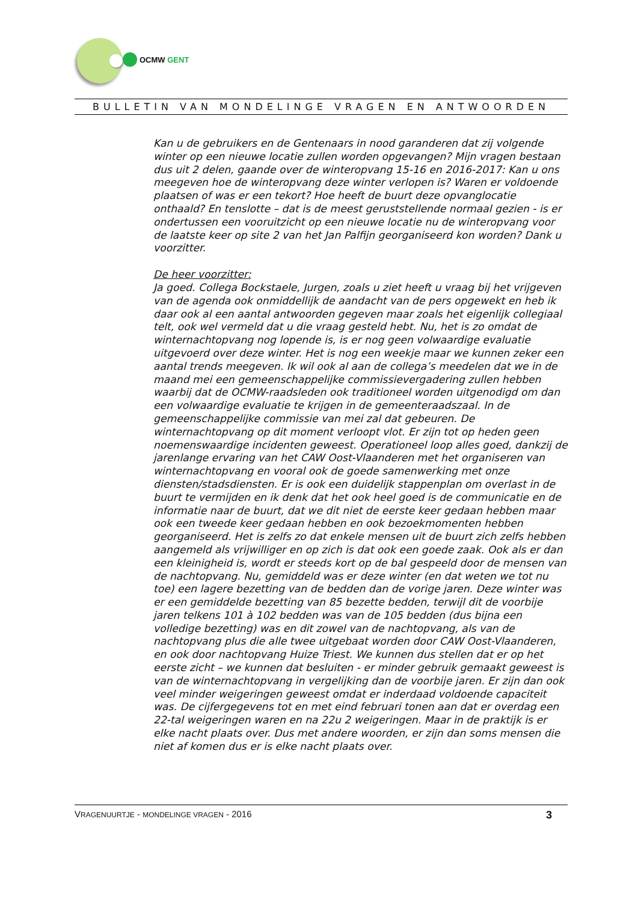OCMW GENT
BULLETIN VAN MONDELINGE VRAGEN EN ANTWOORDEN
Kan u de gebruikers en de Gentenaars in nood garanderen dat zij volgende winter op een nieuwe locatie zullen worden opgevangen? Mijn vragen bestaan dus uit 2 delen, gaande over de winteropvang 15-16 en 2016-2017: Kan u ons meegeven hoe de winteropvang deze winter verlopen is? Waren er voldoende plaatsen of was er een tekort? Hoe heeft de buurt deze opvanglocatie onthaald? En tenslotte – dat is de meest geruststellende normaal gezien - is er ondertussen een vooruitzicht op een nieuwe locatie nu de winteropvang voor de laatste keer op site 2 van het Jan Palfijn georganiseerd kon worden? Dank u voorzitter.
De heer voorzitter:
Ja goed. Collega Bockstaele, Jurgen, zoals u ziet heeft u vraag bij het vrijgeven van de agenda ook onmiddellijk de aandacht van de pers opgewekt en heb ik daar ook al een aantal antwoorden gegeven maar zoals het eigenlijk collegiaal telt, ook wel vermeld dat u die vraag gesteld hebt. Nu, het is zo omdat de winternachtopvang nog lopende is, is er nog geen volwaardige evaluatie uitgevoerd over deze winter. Het is nog een weekje maar we kunnen zeker een aantal trends meegeven. Ik wil ook al aan de collega’s meedelen dat we in de maand mei een gemeenschappelijke commissievergadering zullen hebben waarbij dat de OCMW-raadsleden ook traditioneel worden uitgenodigd om dan een volwaardige evaluatie te krijgen in de gemeenteraadszaal. In de gemeenschappelijke commissie van mei zal dat gebeuren. De winternachtopvang op dit moment verloopt vlot. Er zijn tot op heden geen noemenswaardige incidenten geweest. Operationeel loop alles goed, dankzij de jarenlange ervaring van het CAW Oost-Vlaanderen met het organiseren van winternachtopvang en vooral ook de goede samenwerking met onze diensten/stadsdiensten. Er is ook een duidelijk stappenplan om overlast in de buurt te vermijden en ik denk dat het ook heel goed is de communicatie en de informatie naar de buurt, dat we dit niet de eerste keer gedaan hebben maar ook een tweede keer gedaan hebben en ook bezoekmomenten hebben georganiseerd. Het is zelfs zo dat enkele mensen uit de buurt zich zelfs hebben aangemeld als vrijwilliger en op zich is dat ook een goede zaak. Ook als er dan een kleinigheid is, wordt er steeds kort op de bal gespeeld door de mensen van de nachtopvang. Nu, gemiddeld was er deze winter (en dat weten we tot nu toe) een lagere bezetting van de bedden dan de vorige jaren. Deze winter was er een gemiddelde bezetting van 85 bezette bedden, terwijl dit de voorbije jaren telkens 101 à 102 bedden was van de 105 bedden (dus bijna een volledige bezetting) was en dit zowel van de nachtopvang, als van de nachtopvang plus die alle twee uitgebaat worden door CAW Oost-Vlaanderen, en ook door nachtopvang Huize Triest. We kunnen dus stellen dat er op het eerste zicht – we kunnen dat besluiten - er minder gebruik gemaakt geweest is van de winternachtopvang in vergelijking dan de voorbije jaren. Er zijn dan ook veel minder weigeringen geweest omdat er inderdaad voldoende capaciteit was. De cijfergegevens tot en met eind februari tonen aan dat er overdag een 22-tal weigeringen waren en na 22u 2 weigeringen. Maar in de praktijk is er elke nacht plaats over. Dus met andere woorden, er zijn dan soms mensen die niet af komen dus er is elke nacht plaats over.
VRAGENUURTJE - MONDELINGE VRAGEN - 2016 3